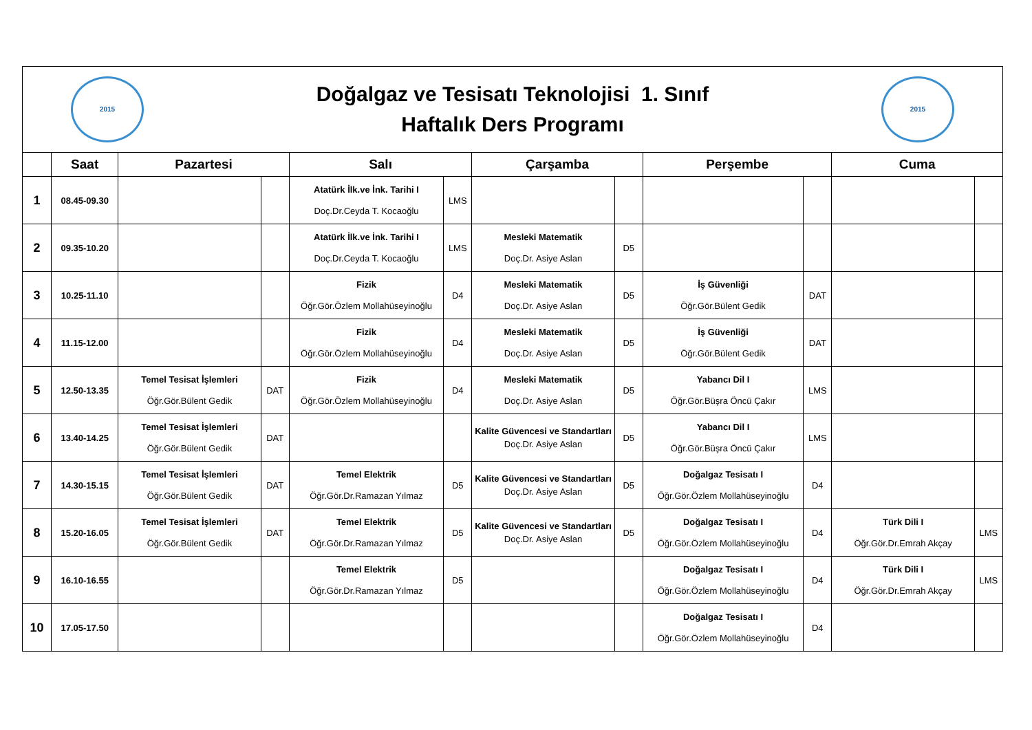| 2015 Doğalgaz ve Tesisatı Teknolojisi 1. Sınıf Haftalık Ders Programı 2015 | | | | | | | | | | | |
| | Saat | Pazartesi | | Salı | | Çarşamba | | Perşembe | | Cuma | |
| 1 | 08.45-09.30 | | | Atatürk İlk.ve İnk. Tarihi I Doç.Dr.Ceyda T. Kocaoğlu | LMS | | | | | | |
| 2 | 09.35-10.20 | | | Atatürk İlk.ve İnk. Tarihi I Doç.Dr.Ceyda T. Kocaoğlu | LMS | Mesleki Matematik Doç.Dr. Asiye Aslan | D5 | | | | |
| 3 | 10.25-11.10 | | | Fizik Öğr.Gör.Özlem Mollahüseyinoğlu | D4 | Mesleki Matematik Doç.Dr. Asiye Aslan | D5 | İş Güvenliği Öğr.Gör.Bülent Gedik | DAT | | |
| 4 | 11.15-12.00 | | | Fizik Öğr.Gör.Özlem Mollahüseyinoğlu | D4 | Mesleki Matematik Doç.Dr. Asiye Aslan | D5 | İş Güvenliği Öğr.Gör.Bülent Gedik | DAT | | |
| 5 | 12.50-13.35 | Temel Tesisat İşlemleri Öğr.Gör.Bülent Gedik | DAT | Fizik Öğr.Gör.Özlem Mollahüseyinoğlu | D4 | Mesleki Matematik Doç.Dr. Asiye Aslan | D5 | Yabancı Dil I Öğr.Gör.Büşra Öncü Çakır | LMS | | |
| 6 | 13.40-14.25 | Temel Tesisat İşlemleri Öğr.Gör.Bülent Gedik | DAT | | | Kalite Güvencesi ve Standartları Doç.Dr. Asiye Aslan | D5 | Yabancı Dil I Öğr.Gör.Büşra Öncü Çakır | LMS | | |
| 7 | 14.30-15.15 | Temel Tesisat İşlemleri Öğr.Gör.Bülent Gedik | DAT | Temel Elektrik Öğr.Gör.Dr.Ramazan Yılmaz | D5 | Kalite Güvencesi ve Standartları Doç.Dr. Asiye Aslan | D5 | Doğalgaz Tesisatı I Öğr.Gör.Özlem Mollahüseyinoğlu | D4 | | |
| 8 | 15.20-16.05 | Temel Tesisat İşlemleri Öğr.Gör.Bülent Gedik | DAT | Temel Elektrik Öğr.Gör.Dr.Ramazan Yılmaz | D5 | Kalite Güvencesi ve Standartları Doç.Dr. Asiye Aslan | D5 | Doğalgaz Tesisatı I Öğr.Gör.Özlem Mollahüseyinoğlu | D4 | Türk Dili I Öğr.Gör.Dr.Emrah Akçay | LMS |
| 9 | 16.10-16.55 | | | Temel Elektrik Öğr.Gör.Dr.Ramazan Yılmaz | D5 | | | Doğalgaz Tesisatı I Öğr.Gör.Özlem Mollahüseyinoğlu | D4 | Türk Dili I Öğr.Gör.Dr.Emrah Akçay | LMS |
| 10 | 17.05-17.50 | | | | | | | Doğalgaz Tesisatı I Öğr.Gör.Özlem Mollahüseyinoğlu | D4 | | |